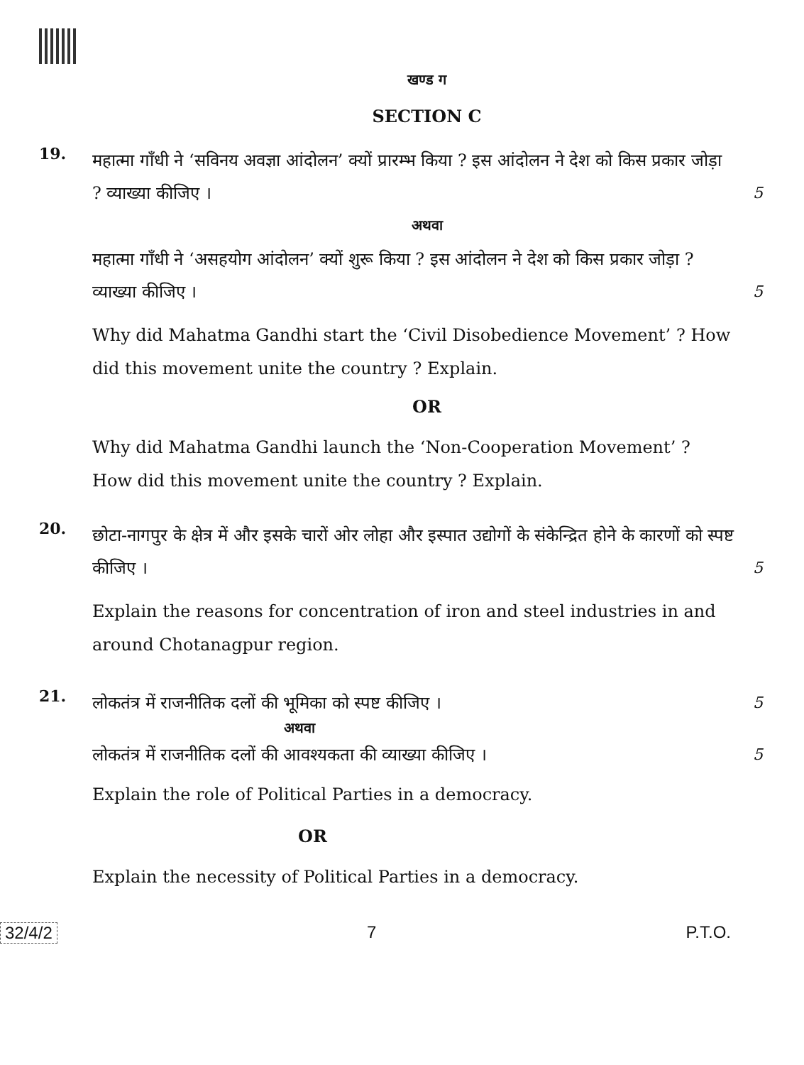खण्ड ग
SECTION C
19.
महात्मा गाँधी ने ‘सविनय अवज्ञा आंदोलन’ क्यों प्रारम्भ किया ? इस आंदोलन ने देश को किस प्रकार जोड़ा ? व्याख्या कीजिए ।
5
अथवा
महात्मा गाँधी ने ‘असहयोग आंदोलन’ क्यों शुरू किया ? इस आंदोलन ने देश को किस प्रकार जोड़ा ? व्याख्या कीजिए ।
5
Why did Mahatma Gandhi start the ‘Civil Disobedience Movement’ ? How did this movement unite the country ? Explain.
OR
Why did Mahatma Gandhi launch the ‘Non-Cooperation Movement’ ? How did this movement unite the country ? Explain.
20.
छोटा-नागपुर के क्षेत्र में और इसके चारों ओर लोहा और इस्पात उद्योगों के संकेन्द्रित होने के कारणों को स्पष्ट कीजिए ।
5
Explain the reasons for concentration of iron and steel industries in and around Chotanagpur region.
21.
लोकतंत्र में राजनीतिक दलों की भूमिका को स्पष्ट कीजिए ।
5
अथवा
लोकतंत्र में राजनीतिक दलों की आवश्यकता की व्याख्या कीजिए ।
5
Explain the role of Political Parties in a democracy.
OR
Explain the necessity of Political Parties in a democracy.
32/4/2 7 P.T.O.